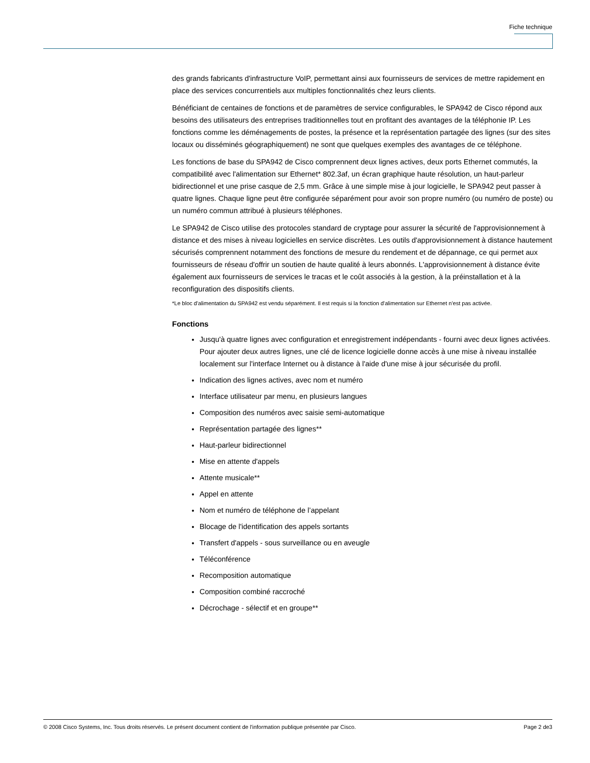Fiche technique
des grands fabricants d'infrastructure VoIP, permettant ainsi aux fournisseurs de services de mettre rapidement en place des services concurrentiels aux multiples fonctionnalités chez leurs clients.
Bénéficiant de centaines de fonctions et de paramètres de service configurables, le SPA942 de Cisco répond aux besoins des utilisateurs des entreprises traditionnelles tout en profitant des avantages de la téléphonie IP. Les fonctions comme les déménagements de postes, la présence et la représentation partagée des lignes (sur des sites locaux ou disséminés géographiquement) ne sont que quelques exemples des avantages de ce téléphone.
Les fonctions de base du SPA942 de Cisco comprennent deux lignes actives, deux ports Ethernet commutés, la compatibilité avec l'alimentation sur Ethernet* 802.3af, un écran graphique haute résolution, un haut-parleur bidirectionnel et une prise casque de 2,5 mm. Grâce à une simple mise à jour logicielle, le SPA942 peut passer à quatre lignes. Chaque ligne peut être configurée séparément pour avoir son propre numéro (ou numéro de poste) ou un numéro commun attribué à plusieurs téléphones.
Le SPA942 de Cisco utilise des protocoles standard de cryptage pour assurer la sécurité de l'approvisionnement à distance et des mises à niveau logicielles en service discrètes. Les outils d'approvisionnement à distance hautement sécurisés comprennent notamment des fonctions de mesure du rendement et de dépannage, ce qui permet aux fournisseurs de réseau d'offrir un soutien de haute qualité à leurs abonnés. L'approvisionnement à distance évite également aux fournisseurs de services le tracas et le coût associés à la gestion, à la préinstallation et à la reconfiguration des dispositifs clients.
*Le bloc d'alimentation du SPA942 est vendu séparément. Il est requis si la fonction d'alimentation sur Ethernet n'est pas activée.
Fonctions
Jusqu'à quatre lignes avec configuration et enregistrement indépendants - fourni avec deux lignes activées. Pour ajouter deux autres lignes, une clé de licence logicielle donne accès à une mise à niveau installée localement sur l'interface Internet ou à distance à l'aide d'une mise à jour sécurisée du profil.
Indication des lignes actives, avec nom et numéro
Interface utilisateur par menu, en plusieurs langues
Composition des numéros avec saisie semi-automatique
Représentation partagée des lignes**
Haut-parleur bidirectionnel
Mise en attente d'appels
Attente musicale**
Appel en attente
Nom et numéro de téléphone de l’appelant
Blocage de l'identification des appels sortants
Transfert d'appels - sous surveillance ou en aveugle
Téléconférence
Recomposition automatique
Composition combiné raccroché
Décrochage - sélectif et en groupe**
© 2008 Cisco Systems, Inc. Tous droits réservés. Le présent document contient de l'information publique présentée par Cisco. Page 2 de3